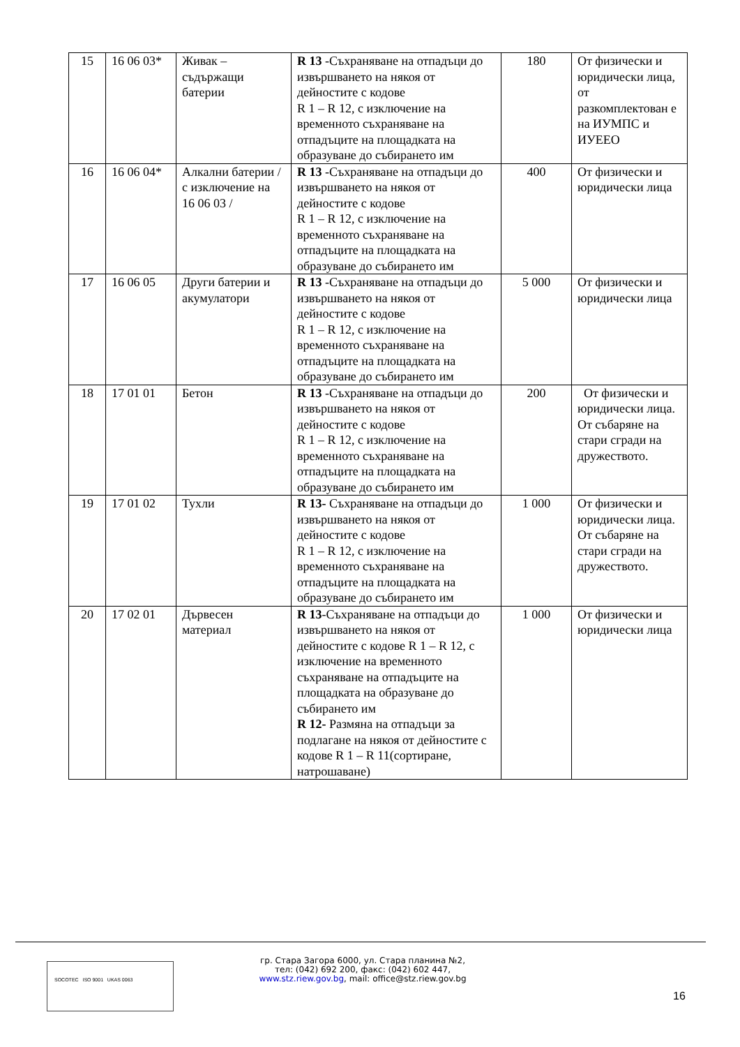| 15 | 16 06 03* | Живак – съдържащи батерии | R 13 -Съхраняване на отпадъци до извършването на някоя от дейностите с кодове R 1 – R 12, с изключение на временното съхраняване на отпадъците на площадката на образуване до събирането им | 180 | От физически и юридически лица, от разкомплектован е на ИУМПС и ИУЕЕО |
| 16 | 16 06 04* | Алкални батерии /с изключение на 16 06 03 / | R 13 -Съхраняване на отпадъци до извършването на някоя от дейностите с кодове R 1 – R 12, с изключение на временното съхраняване на отпадъците на площадката на образуване до събирането им | 400 | От физически и юридически лица |
| 17 | 16 06 05 | Други батерии и акумулатори | R 13 -Съхраняване на отпадъци до извършването на някоя от дейностите с кодове R 1 – R 12, с изключение на временното съхраняване на отпадъците на площадката на образуване до събирането им | 5 000 | От физически и юридически лица |
| 18 | 17 01 01 | Бетон | R 13 -Съхраняване на отпадъци до извършването на някоя от дейностите с кодове R 1 – R 12, с изключение на временното съхраняване на отпадъците на площадката на образуване до събирането им | 200 | От физически и юридически лица. От събаряне на стари сгради на дружеството. |
| 19 | 17 01 02 | Тухли | R 13- Съхраняване на отпадъци до извършването на някоя от дейностите с кодове R 1 – R 12, с изключение на временното съхраняване на отпадъците на площадката на образуване до събирането им | 1 000 | От физически и юридически лица. От събаряне на стари сгради на дружеството. |
| 20 | 17 02 01 | Дървесен материал | R 13 -Съхраняване на отпадъци до извършването на някоя от дейностите с кодове R 1 – R 12, с изключение на временното съхраняване на отпадъците на площадката на образуване до събирането им R 12- Размяна на отпадъци за подлагане на някоя от дейностите с кодове R 1 – R 11(сортиране, натрошаване) | 1 000 | От физически и юридически лица |
гр. Стара Загора 6000, ул. Стара планина №2,
тел: (042) 692 200, факс: (042) 602 447,
www.stz.riew.gov.bg, mail: office@stz.riew.gov.bg
SOCOTEC ISO 9001 UKAS 0063
16